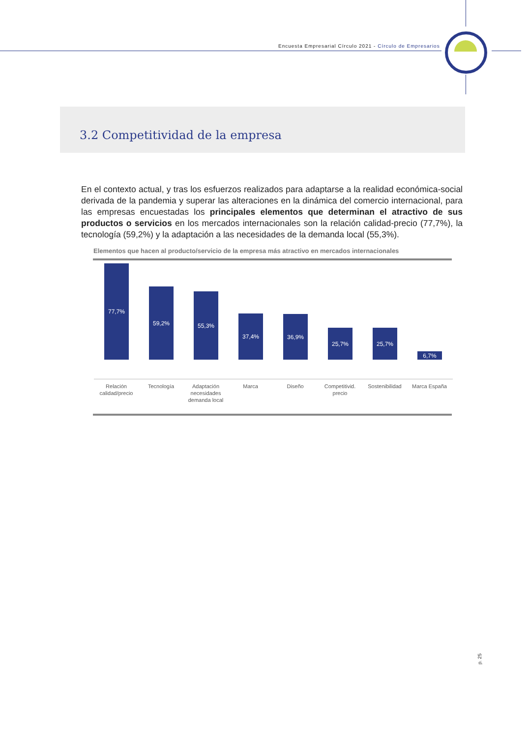Encuesta Empresarial Círculo 2021 - Círculo de Empresarios
3.2 Competitividad de la empresa
En el contexto actual, y tras los esfuerzos realizados para adaptarse a la realidad económica-social derivada de la pandemia y superar las alteraciones en la dinámica del comercio internacional, para las empresas encuestadas los principales elementos que determinan el atractivo de sus productos o servicios en los mercados internacionales son la relación calidad-precio (77,7%), la tecnología (59,2%) y la adaptación a las necesidades de la demanda local (55,3%).
Elementos que hacen al producto/servicio de la empresa más atractivo en mercados internacionales
77,7%
Relación calidad/precio
59,2%
Tecnología
55,3%
Adaptación necesidades demanda local
37,4%
Marca
36,9%
Diseño
25,7%
Competitivid. precio
25,7%
Sostenibilidad
6,7%
Marca España
p. 25